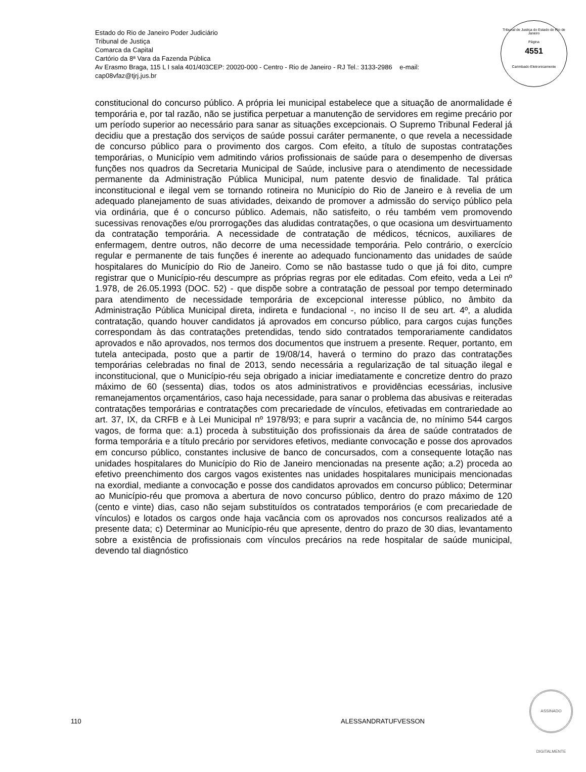Estado do Rio de Janeiro Poder Judiciário
Tribunal de Justiça
Comarca da Capital
Cartório da 8ª Vara da Fazenda Pública
Av Erasmo Braga, 115 L I sala 401/403CEP: 20020-000 - Centro - Rio de Janeiro - RJ Tel.: 3133-2986 e-mail:
cap08vfaz@tjrj.jus.br
Tribunal de Justiça do Estado do Rio de Janeiro
Página
4551
Carimbado Eletronicamente
constitucional do concurso público. A própria lei municipal estabelece que a situação de anormalidade é temporária e, por tal razão, não se justifica perpetuar a manutenção de servidores em regime precário por um período superior ao necessário para sanar as situações excepcionais. O Supremo Tribunal Federal já decidiu que a prestação dos serviços de saúde possui caráter permanente, o que revela a necessidade de concurso público para o provimento dos cargos. Com efeito, a título de supostas contratações temporárias, o Município vem admitindo vários profissionais de saúde para o desempenho de diversas funções nos quadros da Secretaria Municipal de Saúde, inclusive para o atendimento de necessidade permanente da Administração Pública Municipal, num patente desvio de finalidade. Tal prática inconstitucional e ilegal vem se tornando rotineira no Município do Rio de Janeiro e à revelia de um adequado planejamento de suas atividades, deixando de promover a admissão do serviço público pela via ordinária, que é o concurso público. Ademais, não satisfeito, o réu também vem promovendo sucessivas renovações e/ou prorrogações das aludidas contratações, o que ocasiona um desvirtuamento da contratação temporária. A necessidade de contratação de médicos, técnicos, auxiliares de enfermagem, dentre outros, não decorre de uma necessidade temporária. Pelo contrário, o exercício regular e permanente de tais funções é inerente ao adequado funcionamento das unidades de saúde hospitalares do Município do Rio de Janeiro. Como se não bastasse tudo o que já foi dito, cumpre registrar que o Município-réu descumpre as próprias regras por ele editadas. Com efeito, veda a Lei nº 1.978, de 26.05.1993 (DOC. 52) - que dispõe sobre a contratação de pessoal por tempo determinado para atendimento de necessidade temporária de excepcional interesse público, no âmbito da Administração Pública Municipal direta, indireta e fundacional -, no inciso II de seu art. 4º, a aludida contratação, quando houver candidatos já aprovados em concurso público, para cargos cujas funções correspondam às das contratações pretendidas, tendo sido contratados temporariamente candidatos aprovados e não aprovados, nos termos dos documentos que instruem a presente. Requer, portanto, em tutela antecipada, posto que a partir de 19/08/14, haverá o termino do prazo das contratações temporárias celebradas no final de 2013, sendo necessária a regularização de tal situação ilegal e inconstitucional, que o Município-réu seja obrigado a iniciar imediatamente e concretize dentro do prazo máximo de 60 (sessenta) dias, todos os atos administrativos e providências ecessárias, inclusive remanejamentos orçamentários, caso haja necessidade, para sanar o problema das abusivas e reiteradas contratações temporárias e contratações com precariedade de vínculos, efetivadas em contrariedade ao art. 37, IX, da CRFB e à Lei Municipal nº 1978/93; e para suprir a vacância de, no mínimo 544 cargos vagos, de forma que: a.1) proceda à substituição dos profissionais da área de saúde contratados de forma temporária e a título precário por servidores efetivos, mediante convocação e posse dos aprovados em concurso público, constantes inclusive de banco de concursados, com a consequente lotação nas unidades hospitalares do Município do Rio de Janeiro mencionadas na presente ação; a.2) proceda ao efetivo preenchimento dos cargos vagos existentes nas unidades hospitalares municipais mencionadas na exordial, mediante a convocação e posse dos candidatos aprovados em concurso público; Determinar ao Município-réu que promova a abertura de novo concurso público, dentro do prazo máximo de 120 (cento e vinte) dias, caso não sejam substituídos os contratados temporários (e com precariedade de vínculos) e lotados os cargos onde haja vacância com os aprovados nos concursos realizados até a presente data; c) Determinar ao Município-réu que apresente, dentro do prazo de 30 dias, levantamento sobre a existência de profissionais com vínculos precários na rede hospitalar de saúde municipal, devendo tal diagnóstico
110 ALESSANDRATUFVESSON
ASSINADO DIGITALMENTE